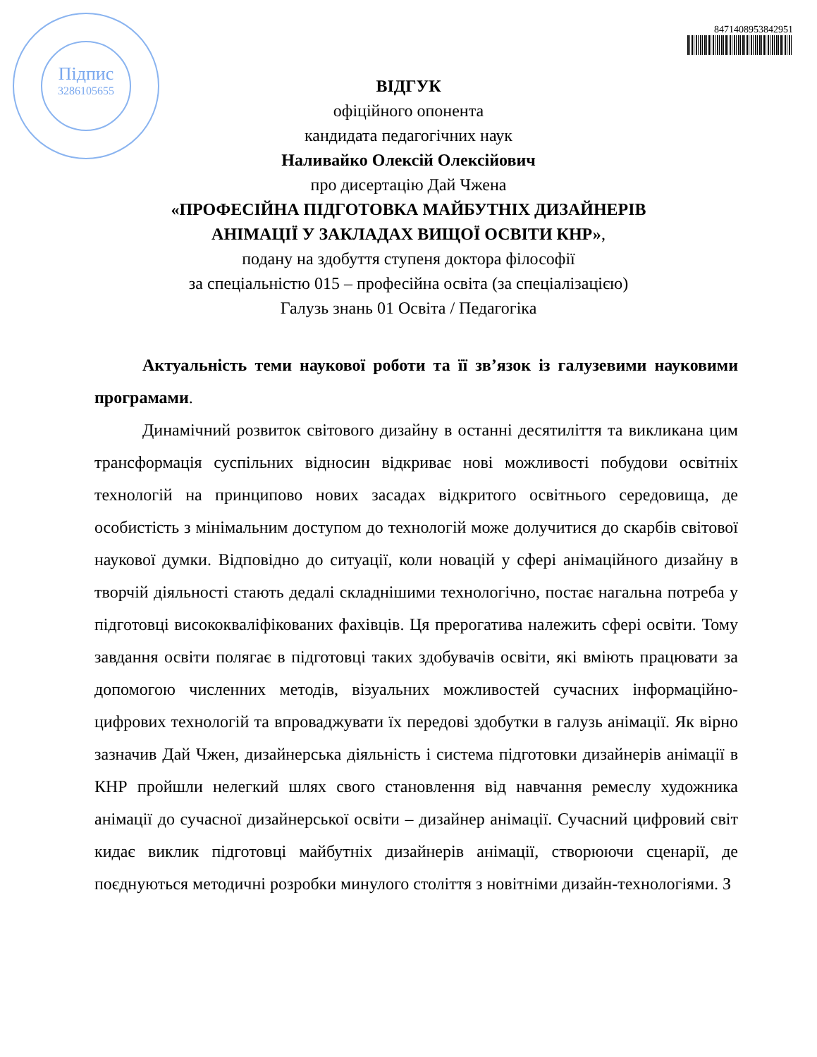Підпис
3286105655
8471408953842951
ВІДГУК
офіційного опонента
кандидата педагогічних наук
Наливайко Олексій Олексійович
про дисертацію Дай Чжена
«ПРОФЕСІЙНА ПІДГОТОВКА МАЙБУТНІХ ДИЗАЙНЕРІВ
АНІМАЦІЇ У ЗАКЛАДАХ ВИЩОЇ ОСВІТИ КНР»,
подану на здобуття ступеня доктора філософії
за спеціальністю 015 – професійна освіта (за спеціалізацією)
Галузь знань 01 Освіта / Педагогіка
Актуальність теми наукової роботи та її зв’язок із галузевими науковими програмами.
Динамічний розвиток світового дизайну в останні десятиліття та викликана цим трансформація суспільних відносин відкриває нові можливості побудови освітніх технологій на принципово нових засадах відкритого освітнього середовища, де особистість з мінімальним доступом до технологій може долучитися до скарбів світової наукової думки. Відповідно до ситуації, коли новацій у сфері анімаційного дизайну в творчій діяльності стають дедалі складнішими технологічно, постає нагальна потреба у підготовці висококваліфікованих фахівців. Ця прерогатива належить сфері освіти. Тому завдання освіти полягає в підготовці таких здобувачів освіти, які вміють працювати за допомогою численних методів, візуальних можливостей сучасних інформаційно-цифрових технологій та впроваджувати їх передові здобутки в галузь анімації. Як вірно зазначив Дай Чжен, дизайнерська діяльність і система підготовки дизайнерів анімації в КНР пройшли нелегкий шлях свого становлення від навчання ремеслу художника анімації до сучасної дизайнерської освіти – дизайнер анімації. Сучасний цифровий світ кидає виклик підготовці майбутніх дизайнерів анімації, створюючи сценарії, де поєднуються методичні розробки минулого століття з новітніми дизайн-технологіями. З